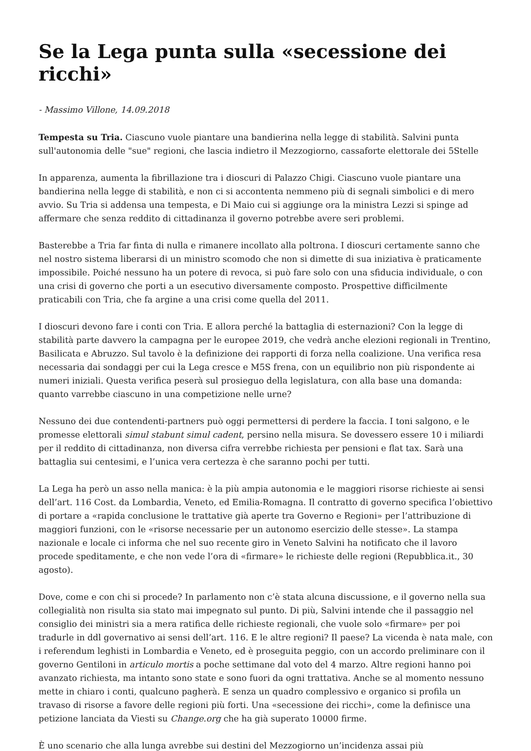Se la Lega punta sulla «secessione dei ricchi»
- Massimo Villone, 14.09.2018
Tempesta su Tria. Ciascuno vuole piantare una bandierina nella legge di stabilità. Salvini punta sull'autonomia delle "sue" regioni, che lascia indietro il Mezzogiorno, cassaforte elettorale dei 5Stelle
In apparenza, aumenta la fibrillazione tra i dioscuri di Palazzo Chigi. Ciascuno vuole piantare una bandierina nella legge di stabilità, e non ci si accontenta nemmeno più di segnali simbolici e di mero avvio. Su Tria si addensa una tempesta, e Di Maio cui si aggiunge ora la ministra Lezzi si spinge ad affermare che senza reddito di cittadinanza il governo potrebbe avere seri problemi.
Basterebbe a Tria far finta di nulla e rimanere incollato alla poltrona. I dioscuri certamente sanno che nel nostro sistema liberarsi di un ministro scomodo che non si dimette di sua iniziativa è praticamente impossibile. Poiché nessuno ha un potere di revoca, si può fare solo con una sfiducia individuale, o con una crisi di governo che porti a un esecutivo diversamente composto. Prospettive difficilmente praticabili con Tria, che fa argine a una crisi come quella del 2011.
I dioscuri devono fare i conti con Tria. E allora perché la battaglia di esternazioni? Con la legge di stabilità parte davvero la campagna per le europee 2019, che vedrà anche elezioni regionali in Trentino, Basilicata e Abruzzo. Sul tavolo è la definizione dei rapporti di forza nella coalizione. Una verifica resa necessaria dai sondaggi per cui la Lega cresce e M5S frena, con un equilibrio non più rispondente ai numeri iniziali. Questa verifica peserà sul prosieguo della legislatura, con alla base una domanda: quanto varrebbe ciascuno in una competizione nelle urne?
Nessuno dei due contendenti-partners può oggi permettersi di perdere la faccia. I toni salgono, e le promesse elettorali simul stabunt simul cadent, persino nella misura. Se dovessero essere 10 i miliardi per il reddito di cittadinanza, non diversa cifra verrebbe richiesta per pensioni e flat tax. Sarà una battaglia sui centesimi, e l’unica vera certezza è che saranno pochi per tutti.
La Lega ha però un asso nella manica: è la più ampia autonomia e le maggiori risorse richieste ai sensi dell’art. 116 Cost. da Lombardia, Veneto, ed Emilia-Romagna. Il contratto di governo specifica l’obiettivo di portare a «rapida conclusione le trattative già aperte tra Governo e Regioni» per l’attribuzione di maggiori funzioni, con le «risorse necessarie per un autonomo esercizio delle stesse». La stampa nazionale e locale ci informa che nel suo recente giro in Veneto Salvini ha notificato che il lavoro procede speditamente, e che non vede l’ora di «firmare» le richieste delle regioni (Repubblica.it., 30 agosto).
Dove, come e con chi si procede? In parlamento non c’è stata alcuna discussione, e il governo nella sua collegialità non risulta sia stato mai impegnato sul punto. Di più, Salvini intende che il passaggio nel consiglio dei ministri sia a mera ratifica delle richieste regionali, che vuole solo «firmare» per poi tradurle in ddl governativo ai sensi dell’art. 116. E le altre regioni? Il paese? La vicenda è nata male, con i referendum leghisti in Lombardia e Veneto, ed è proseguita peggio, con un accordo preliminare con il governo Gentiloni in articulo mortis a poche settimane dal voto del 4 marzo. Altre regioni hanno poi avanzato richiesta, ma intanto sono state e sono fuori da ogni trattativa. Anche se al momento nessuno mette in chiaro i conti, qualcuno pagherà. E senza un quadro complessivo e organico si profila un travaso di risorse a favore delle regioni più forti. Una «secessione dei ricchi», come la definisce una petizione lanciata da Viesti su Change.org che ha già superato 10000 firme.
È uno scenario che alla lunga avrebbe sui destini del Mezzogiorno un’incidenza assai più